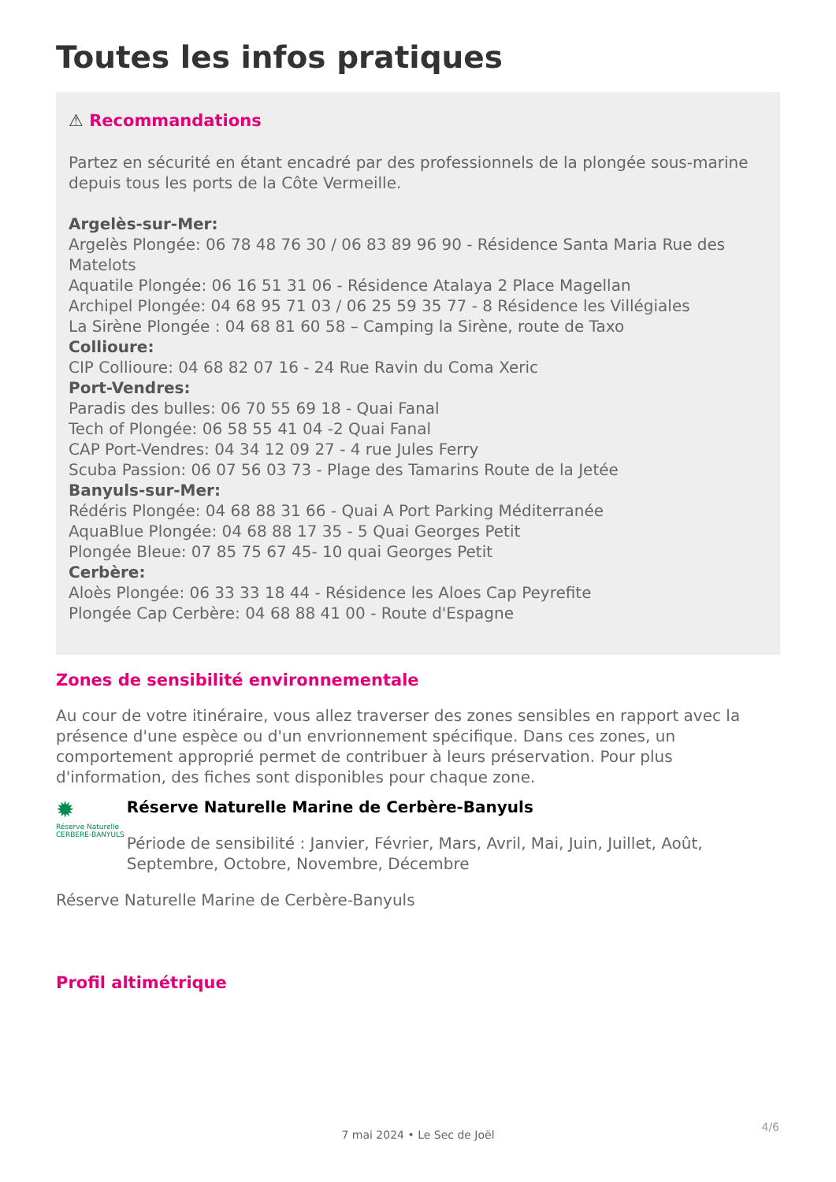Toutes les infos pratiques
⚠ Recommandations
Partez en sécurité en étant encadré par des professionnels de la plongée sous-marine depuis tous les ports de la Côte Vermeille.
Argelès-sur-Mer:
Argelès Plongée: 06 78 48 76 30 / 06 83 89 96 90 - Résidence Santa Maria Rue des Matelots
Aquatile Plongée: 06 16 51 31 06 - Résidence Atalaya 2 Place Magellan
Archipel Plongée: 04 68 95 71 03 / 06 25 59 35 77 - 8 Résidence les Villégiales
La Sirène Plongée : 04 68 81 60 58 – Camping la Sirène, route de Taxo
Collioure:
CIP Collioure: 04 68 82 07 16 - 24 Rue Ravin du Coma Xeric
Port-Vendres:
Paradis des bulles: 06 70 55 69 18 - Quai Fanal
Tech of Plongée: 06 58 55 41 04 -2 Quai Fanal
CAP Port-Vendres: 04 34 12 09 27 - 4 rue Jules Ferry
Scuba Passion: 06 07 56 03 73 - Plage des Tamarins Route de la Jetée
Banyuls-sur-Mer:
Rédéris Plongée: 04 68 88 31 66 - Quai A Port Parking Méditerranée
AquaBlue Plongée: 04 68 88 17 35 - 5 Quai Georges Petit
Plongée Bleue: 07 85 75 67 45- 10 quai Georges Petit
Cerbère:
Aloès Plongée: 06 33 33 18 44 - Résidence les Aloes Cap Peyrefite
Plongée Cap Cerbère: 04 68 88 41 00 - Route d'Espagne
Zones de sensibilité environnementale
Au cour de votre itinéraire, vous allez traverser des zones sensibles en rapport avec la présence d'une espèce ou d'un envrionnement spécifique. Dans ces zones, un comportement approprié permet de contribuer à leurs préservation. Pour plus d'information, des fiches sont disponibles pour chaque zone.
✹
Réserve Naturelle
CERBERE-BANYULS
Réserve Naturelle Marine de Cerbère-Banyuls
Période de sensibilité : Janvier, Février, Mars, Avril, Mai, Juin, Juillet, Août, Septembre, Octobre, Novembre, Décembre
Réserve Naturelle Marine de Cerbère-Banyuls
Profil altimétrique
7 mai 2024 • Le Sec de Joël
4/6